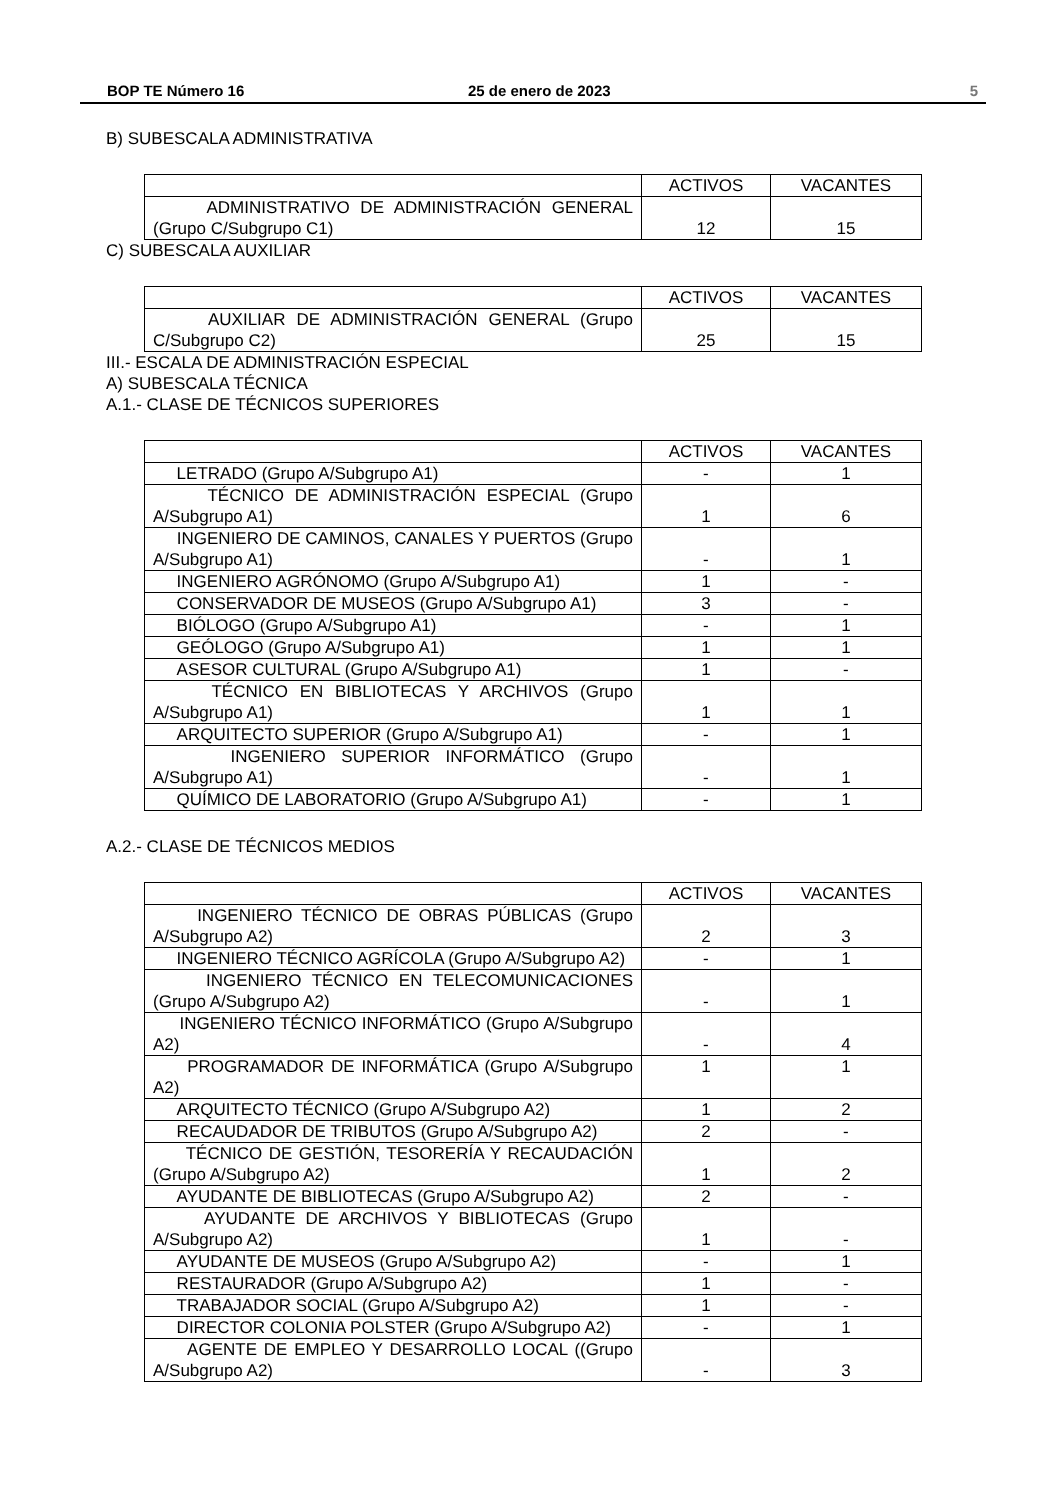BOP TE Número 16 25 de enero de 2023 5
B) SUBESCALA ADMINISTRATIVA
| | ACTIVOS | VACANTES |
| ADMINISTRATIVO DE ADMINISTRACIÓN GENERAL (Grupo C/Subgrupo C1) | 12 | 15 |
C) SUBESCALA AUXILIAR
| | ACTIVOS | VACANTES |
| AUXILIAR DE ADMINISTRACIÓN GENERAL (Grupo C/Subgrupo C2) | 25 | 15 |
III.- ESCALA DE ADMINISTRACIÓN ESPECIAL
A) SUBESCALA TÉCNICA
A.1.- CLASE DE TÉCNICOS SUPERIORES
| | ACTIVOS | VACANTES |
| LETRADO (Grupo A/Subgrupo A1) | - | 1 |
| TÉCNICO DE ADMINISTRACIÓN ESPECIAL (Grupo A/Subgrupo A1) | 1 | 6 |
| INGENIERO DE CAMINOS, CANALES Y PUERTOS (Grupo A/Subgrupo A1) | - | 1 |
| INGENIERO AGRÓNOMO (Grupo A/Subgrupo A1) | 1 | - |
| CONSERVADOR DE MUSEOS (Grupo A/Subgrupo A1) | 3 | - |
| BIÓLOGO (Grupo A/Subgrupo A1) | - | 1 |
| GEÓLOGO (Grupo A/Subgrupo A1) | 1 | 1 |
| ASESOR CULTURAL (Grupo A/Subgrupo A1) | 1 | - |
| TÉCNICO EN BIBLIOTECAS Y ARCHIVOS (Grupo A/Subgrupo A1) | 1 | 1 |
| ARQUITECTO SUPERIOR (Grupo A/Subgrupo A1) | - | 1 |
| INGENIERO SUPERIOR INFORMÁTICO (Grupo A/Subgrupo A1) | - | 1 |
| QUÍMICO DE LABORATORIO (Grupo A/Subgrupo A1) | - | 1 |
A.2.- CLASE DE TÉCNICOS MEDIOS
| | ACTIVOS | VACANTES |
| INGENIERO TÉCNICO DE OBRAS PÚBLICAS (Grupo A/Subgrupo A2) | 2 | 3 |
| INGENIERO TÉCNICO AGRÍCOLA (Grupo A/Subgrupo A2) | - | 1 |
| INGENIERO TÉCNICO EN TELECOMUNICACIONES (Grupo A/Subgrupo A2) | - | 1 |
| INGENIERO TÉCNICO INFORMÁTICO (Grupo A/Subgrupo A2) | - | 4 |
| PROGRAMADOR DE INFORMÁTICA (Grupo A/Subgrupo A2) | 1 | 1 |
| ARQUITECTO TÉCNICO (Grupo A/Subgrupo A2) | 1 | 2 |
| RECAUDADOR DE TRIBUTOS (Grupo A/Subgrupo A2) | 2 | - |
| TÉCNICO DE GESTIÓN, TESORERÍA Y RECAUDACIÓN (Grupo A/Subgrupo A2) | 1 | 2 |
| AYUDANTE DE BIBLIOTECAS (Grupo A/Subgrupo A2) | 2 | - |
| AYUDANTE DE ARCHIVOS Y BIBLIOTECAS (Grupo A/Subgrupo A2) | 1 | - |
| AYUDANTE DE MUSEOS (Grupo A/Subgrupo A2) | - | 1 |
| RESTAURADOR (Grupo A/Subgrupo A2) | 1 | - |
| TRABAJADOR SOCIAL (Grupo A/Subgrupo A2) | 1 | - |
| DIRECTOR COLONIA POLSTER (Grupo A/Subgrupo A2) | - | 1 |
| AGENTE DE EMPLEO Y DESARROLLO LOCAL ((Grupo A/Subgrupo A2) | - | 3 |